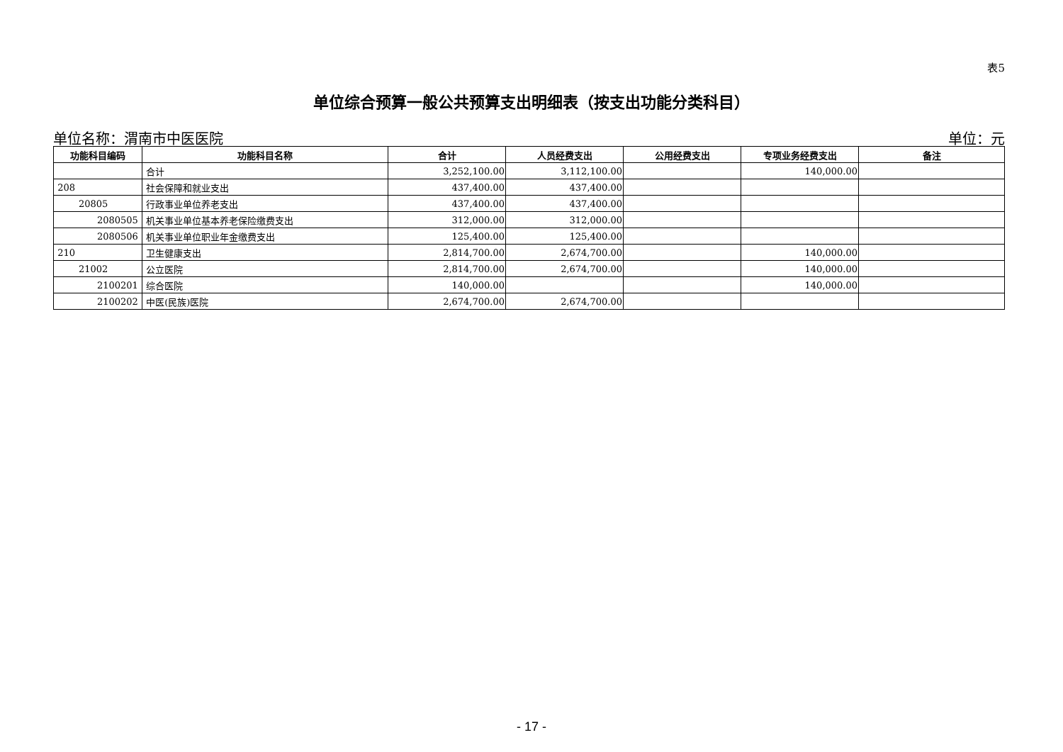表5
单位综合预算一般公共预算支出明细表（按支出功能分类科目）
单位名称：渭南市中医医院 单位：元
| 功能科目编码 | 功能科目名称 | 合计 | 人员经费支出 | 公用经费支出 | 专项业务经费支出 | 备注 |
| --- | --- | --- | --- | --- | --- | --- |
| | 合计 | 3,252,100.00 | 3,112,100.00 | | 140,000.00 | |
| 208 | 社会保障和就业支出 | 437,400.00 | 437,400.00 | | | |
| 20805 | 行政事业单位养老支出 | 437,400.00 | 437,400.00 | | | |
| 2080505 | 机关事业单位基本养老保险缴费支出 | 312,000.00 | 312,000.00 | | | |
| 2080506 | 机关事业单位职业年金缴费支出 | 125,400.00 | 125,400.00 | | | |
| 210 | 卫生健康支出 | 2,814,700.00 | 2,674,700.00 | | 140,000.00 | |
| 21002 | 公立医院 | 2,814,700.00 | 2,674,700.00 | | 140,000.00 | |
| 2100201 | 综合医院 | 140,000.00 | | | 140,000.00 | |
| 2100202 | 中医(民族)医院 | 2,674,700.00 | 2,674,700.00 | | | |
- 17 -